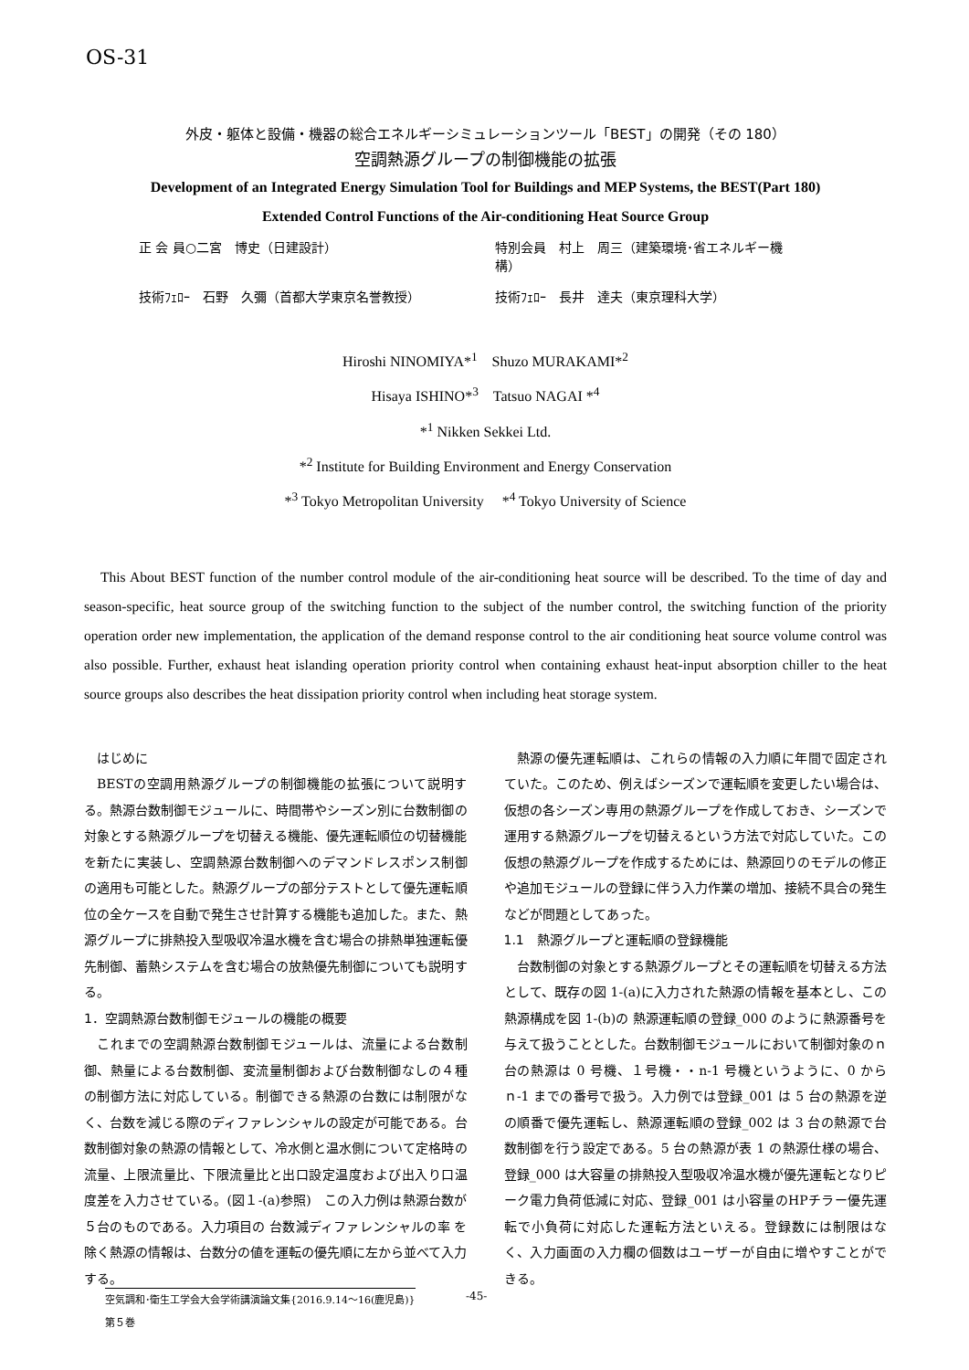OS-31
外皮・躯体と設備・機器の総合エネルギーシミュレーションツール「BEST」の開発（その 180）
空調熱源グループの制御機能の拡張
Development of an Integrated Energy Simulation Tool for Buildings and MEP Systems, the BEST(Part 180)
Extended Control Functions of the Air-conditioning Heat Source Group
正 会 員○二宮　博史（日建設計） 特別会員　村上　周三（建築環境･省エネルギー機構） 技術ﾌｪﾛｰ　石野　久彌（首都大学東京名誉教授） 技術ﾌｪﾛｰ　長井　達夫（東京理科大学）
Hiroshi NINOMIYA*<sup>1</sup>　Shuzo MURAKAMI*<sup>2</sup>
Hisaya ISHINO*<sup>3</sup>　Tatsuo NAGAI *<sup>4</sup>
*<sup>1</sup> Nikken Sekkei Ltd.
*<sup>2</sup> Institute for Building Environment and Energy Conservation
*<sup>3</sup> Tokyo Metropolitan University　 *<sup>4</sup> Tokyo University of Science
This About BEST function of the number control module of the air-conditioning heat source will be described. To the time of day and season-specific, heat source group of the switching function to the subject of the number control, the switching function of the priority operation order new implementation, the application of the demand response control to the air conditioning heat source volume control was also possible. Further, exhaust heat islanding operation priority control when containing exhaust heat-input absorption chiller to the heat source groups also describes the heat dissipation priority control when including heat storage system.
　はじめに
BESTの空調用熱源グループの制御機能の拡張について説明する。熱源台数制御モジュールに、時間帯やシーズン別に台数制御の対象とする熱源グループを切替える機能、優先運転順位の切替機能を新たに実装し、空調熱源台数制御へのデマンドレスポンス制御の適用も可能とした。熱源グループの部分テストとして優先運転順位の全ケースを自動で発生させ計算する機能も追加した。また、熱源グループに排熱投入型吸収冷温水機を含む場合の排熱単独運転優先制御、蓄熱システムを含む場合の放熱優先制御についても説明する。
1．空調熱源台数制御モジュールの機能の概要
これまでの空調熱源台数制御モジュールは、流量による台数制御、熱量による台数制御、変流量制御および台数制御なしの４種の制御方法に対応している。制御できる熱源の台数には制限がなく、台数を減じる際のディファレンシャルの設定が可能である。台数制御対象の熱源の情報として、冷水側と温水側について定格時の流量、上限流量比、下限流量比と出口設定温度および出入り口温度差を入力させている。(図１-(a)参照)　この入力例は熱源台数が５台のものである。入力項目の 台数減ディファレンシャルの率 を除く熱源の情報は、台数分の値を運転の優先順に左から並べて入力する。
熱源の優先運転順は、これらの情報の入力順に年間で固定されていた。このため、例えばシーズンで運転順を変更したい場合は、仮想の各シーズン専用の熱源グループを作成しておき、シーズンで運用する熱源グループを切替えるという方法で対応していた。この仮想の熱源グループを作成するためには、熱源回りのモデルの修正や追加モジュールの登録に伴う入力作業の増加、接続不具合の発生などが問題としてあった。
1.1　熱源グループと運転順の登録機能
台数制御の対象とする熱源グループとその運転順を切替える方法として、既存の図 1-(a)に入力された熱源の情報を基本とし、この熱源構成を図 1-(b)の 熱源運転順の登録_000 のように熱源番号を与えて扱うこととした。台数制御モジュールにおいて制御対象のｎ台の熱源は 0 号機、１号機・・n-1 号機というように、0 からｎ-1 までの番号で扱う。入力例では登録_001 は 5 台の熱源を逆の順番で優先運転し、熱源運転順の登録_002 は 3 台の熱源で台数制御を行う設定である。5 台の熱源が表 1 の熱源仕様の場合、登録_000 は大容量の排熱投入型吸収冷温水機が優先運転となりピーク電力負荷低減に対応、登録_001 は小容量のHPチラー優先運転で小負荷に対応した運転方法といえる。登録数には制限はなく、入力画面の入力欄の個数はユーザーが自由に増やすことができる。
空気調和･衛生工学会大会学術講演論文集{2016.9.14～16(鹿児島)}
第５巻
-45-